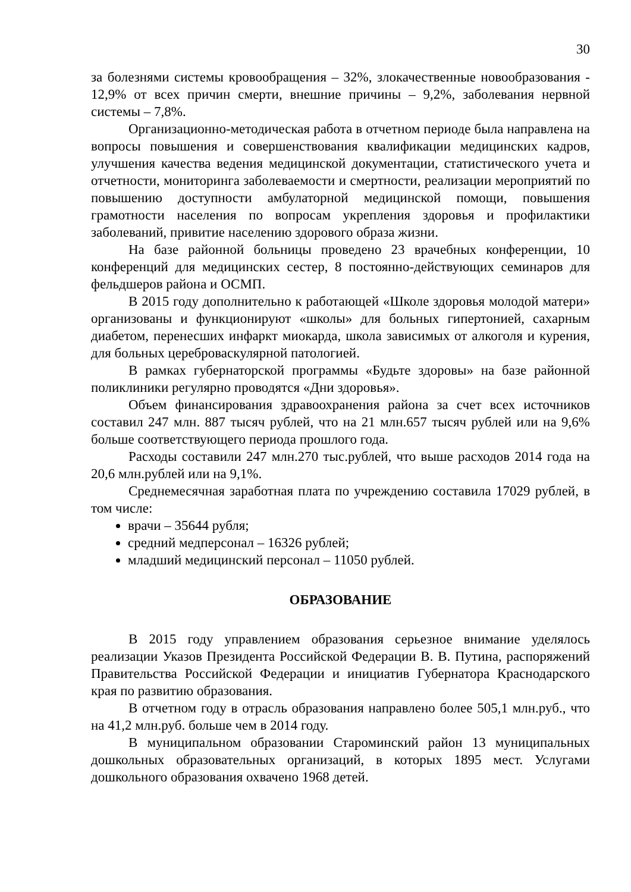30
за болезнями системы кровообращения – 32%, злокачественные новообразования - 12,9% от всех причин смерти, внешние причины – 9,2%, заболевания нервной системы – 7,8%.
Организационно-методическая работа в отчетном периоде была направлена на вопросы повышения и совершенствования квалификации медицинских кадров, улучшения качества ведения медицинской документации, статистического учета и отчетности, мониторинга заболеваемости и смертности, реализации мероприятий по повышению доступности амбулаторной медицинской помощи, повышения грамотности населения по вопросам укрепления здоровья и профилактики заболеваний, привитие населению здорового образа жизни.
На базе районной больницы проведено 23 врачебных конференции, 10 конференций для медицинских сестер, 8 постоянно-действующих семинаров для фельдшеров района и ОСМП.
В 2015 году дополнительно к работающей «Школе здоровья молодой матери» организованы и функционируют «школы» для больных гипертонией, сахарным диабетом, перенесших инфаркт миокарда, школа зависимых от алкоголя и курения, для больных цереброваскулярной патологией.
В рамках губернаторской программы «Будьте здоровы» на базе районной поликлиники регулярно проводятся «Дни здоровья».
Объем финансирования здравоохранения района за счет всех источников составил 247 млн. 887 тысяч рублей, что на 21 млн.657 тысяч рублей или на 9,6% больше соответствующего периода прошлого года.
Расходы составили 247 млн.270 тыс.рублей, что выше расходов 2014 года на 20,6 млн.рублей или на 9,1%.
Среднемесячная заработная плата по учреждению составила 17029 рублей, в том числе:
врачи – 35644 рубля;
средний медперсонал – 16326 рублей;
младший медицинский персонал – 11050 рублей.
ОБРАЗОВАНИЕ
В 2015 году управлением образования серьезное внимание уделялось реализации Указов Президента Российской Федерации В. В. Путина, распоряжений Правительства Российской Федерации и инициатив Губернатора Краснодарского края по развитию образования.
В отчетном году в отрасль образования направлено более 505,1 млн.руб., что на 41,2 млн.руб. больше чем в 2014 году.
В муниципальном образовании Староминский район 13 муниципальных дошкольных образовательных организаций, в которых 1895 мест. Услугами дошкольного образования охвачено 1968 детей.